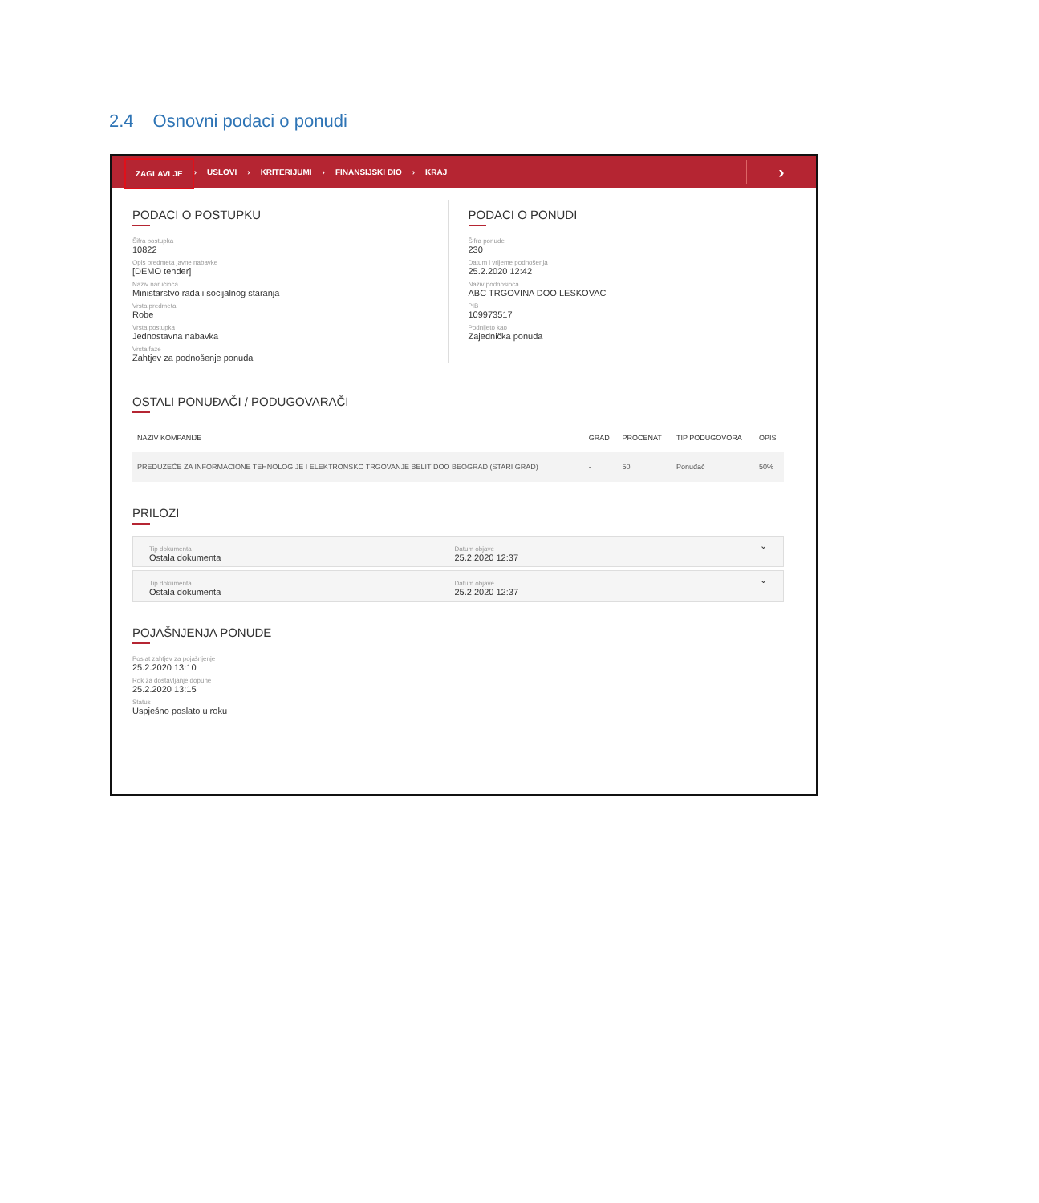2.4 Osnovni podaci o ponudi
ZAGLAVLJE › USLOVI › KRITERIJUMI › FINANSIJSKI DIO › KRAJ ›
PODACI O POSTUPKU
Šifra postupka
10822
Opis predmeta javne nabavke
[DEMO tender]
Naziv naručioca
Ministarstvo rada i socijalnog staranja
Vrsta predmeta
Robe
Vrsta postupka
Jednostavna nabavka
Vrsta faze
Zahtjev za podnošenje ponuda
PODACI O PONUDI
Šifra ponude
230
Datum i vrijeme podnošenja
25.2.2020 12:42
Naziv podnosioca
ABC TRGOVINA DOO LESKOVAC
PIB
109973517
Podnijeto kao
Zajednička ponuda
OSTALI PONUĐAČI / PODUGOVARAČI
| NAZIV KOMPANIJE | GRAD | PROCENAT | TIP PODUGOVORA | OPIS |
| --- | --- | --- | --- | --- |
| PREDUZEĆE ZA INFORMACIONE TEHNOLOGIJE I ELEKTRONSKO TRGOVANJE BELIT DOO BEOGRAD (STARI GRAD) | - | 50 | Ponuđač | 50% |
PRILOZI
Tip dokumenta
Ostala dokumenta
Datum objave
25.2.2020 12:37
⌄
Tip dokumenta
Ostala dokumenta
Datum objave
25.2.2020 12:37
⌄
POJAŠNJENJA PONUDE
Poslat zahtjev za pojašnjenje
25.2.2020 13:10
Rok za dostavljanje dopune
25.2.2020 13:15
Status
Uspješno poslato u roku